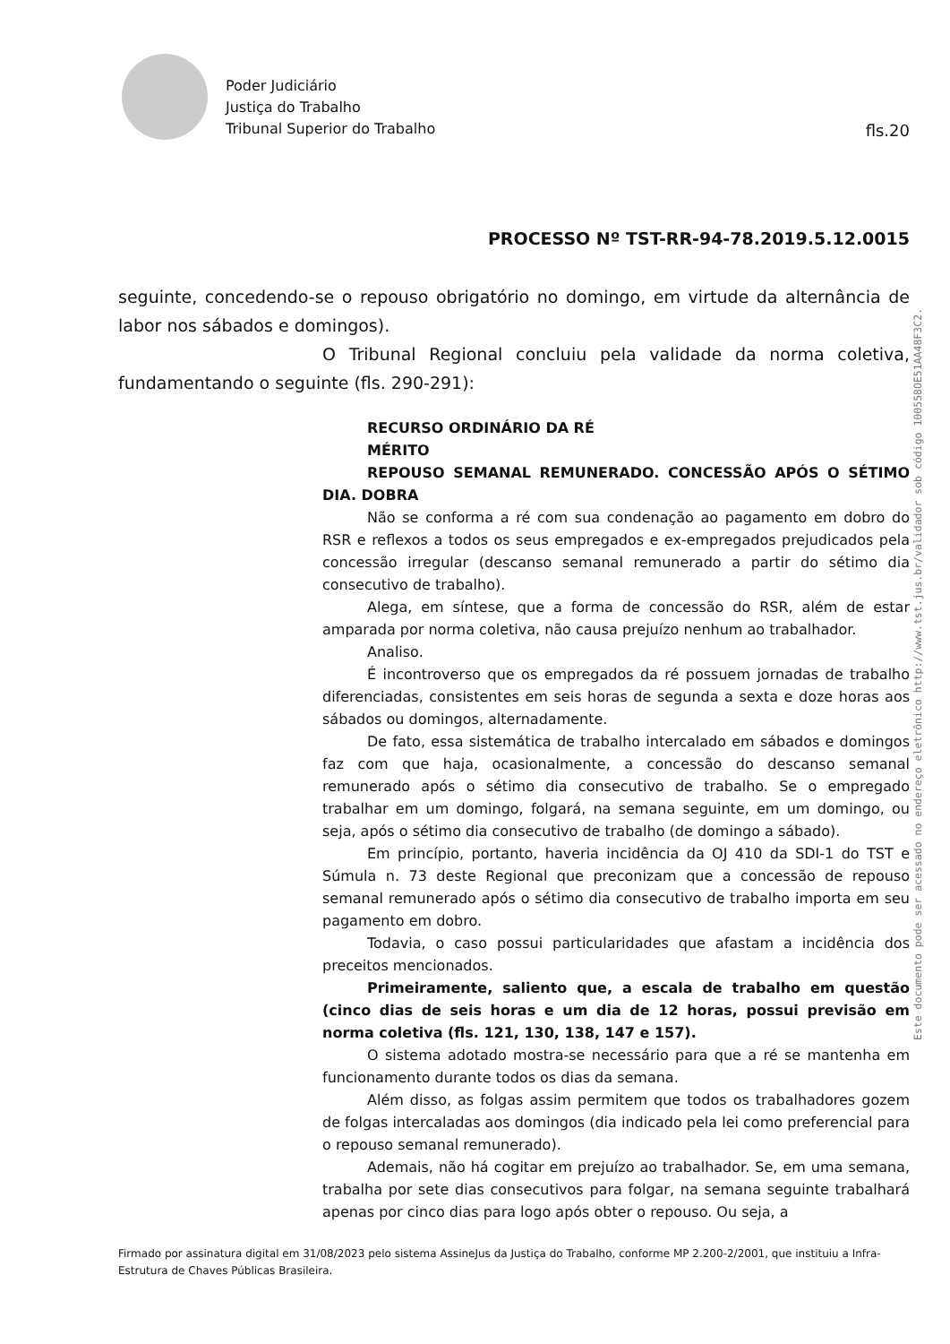Poder Judiciário
Justiça do Trabalho
Tribunal Superior do Trabalho
fls.20
PROCESSO Nº TST-RR-94-78.2019.5.12.0015
seguinte, concedendo-se o repouso obrigatório no domingo, em virtude da alternância de labor nos sábados e domingos).
O Tribunal Regional concluiu pela validade da norma coletiva, fundamentando o seguinte (fls. 290-291):
RECURSO ORDINÁRIO DA RÉ
MÉRITO
REPOUSO SEMANAL REMUNERADO. CONCESSÃO APÓS O SÉTIMO DIA. DOBRA
Não se conforma a ré com sua condenação ao pagamento em dobro do RSR e reflexos a todos os seus empregados e ex-empregados prejudicados pela concessão irregular (descanso semanal remunerado a partir do sétimo dia consecutivo de trabalho).
Alega, em síntese, que a forma de concessão do RSR, além de estar amparada por norma coletiva, não causa prejuízo nenhum ao trabalhador.
Analiso.
É incontroverso que os empregados da ré possuem jornadas de trabalho diferenciadas, consistentes em seis horas de segunda a sexta e doze horas aos sábados ou domingos, alternadamente.
De fato, essa sistemática de trabalho intercalado em sábados e domingos faz com que haja, ocasionalmente, a concessão do descanso semanal remunerado após o sétimo dia consecutivo de trabalho. Se o empregado trabalhar em um domingo, folgará, na semana seguinte, em um domingo, ou seja, após o sétimo dia consecutivo de trabalho (de domingo a sábado).
Em princípio, portanto, haveria incidência da OJ 410 da SDI-1 do TST e Súmula n. 73 deste Regional que preconizam que a concessão de repouso semanal remunerado após o sétimo dia consecutivo de trabalho importa em seu pagamento em dobro.
Todavia, o caso possui particularidades que afastam a incidência dos preceitos mencionados.
Primeiramente, saliento que, a escala de trabalho em questão (cinco dias de seis horas e um dia de 12 horas, possui previsão em norma coletiva (fls. 121, 130, 138, 147 e 157).
O sistema adotado mostra-se necessário para que a ré se mantenha em funcionamento durante todos os dias da semana.
Além disso, as folgas assim permitem que todos os trabalhadores gozem de folgas intercaladas aos domingos (dia indicado pela lei como preferencial para o repouso semanal remunerado).
Ademais, não há cogitar em prejuízo ao trabalhador. Se, em uma semana, trabalha por sete dias consecutivos para folgar, na semana seguinte trabalhará apenas por cinco dias para logo após obter o repouso. Ou seja, a
Firmado por assinatura digital em 31/08/2023 pelo sistema AssineJus da Justiça do Trabalho, conforme MP 2.200-2/2001, que instituiu a Infra-Estrutura de Chaves Públicas Brasileira.
Este documento pode ser acessado no endereço eletrônico http://www.tst.jus.br/validador sob código 100558OE51AA48F3C2.